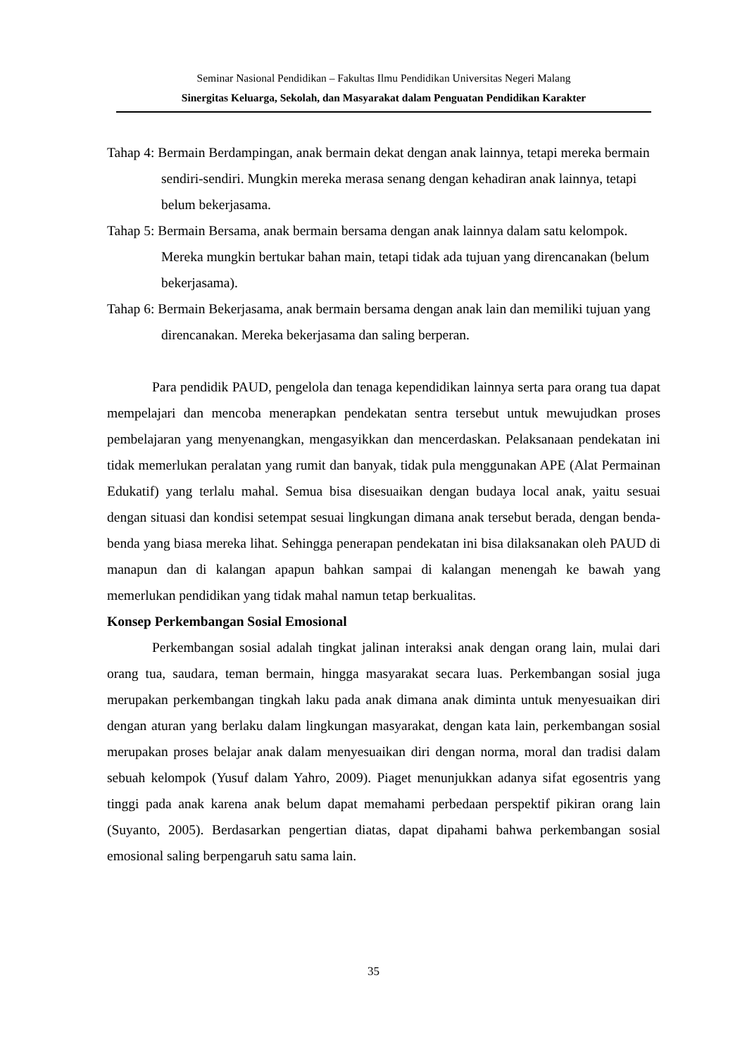Seminar Nasional Pendidikan – Fakultas Ilmu Pendidikan Universitas Negeri Malang
Sinergitas Keluarga, Sekolah, dan Masyarakat dalam Penguatan Pendidikan Karakter
Tahap 4: Bermain Berdampingan, anak bermain dekat dengan anak lainnya, tetapi mereka bermain sendiri-sendiri. Mungkin mereka merasa senang dengan kehadiran anak lainnya, tetapi belum bekerjasama.
Tahap 5: Bermain Bersama, anak bermain bersama dengan anak lainnya dalam satu kelompok. Mereka mungkin bertukar bahan main, tetapi tidak ada tujuan yang direncanakan (belum bekerjasama).
Tahap 6: Bermain Bekerjasama, anak bermain bersama dengan anak lain dan memiliki tujuan yang direncanakan. Mereka bekerjasama dan saling berperan.
Para pendidik PAUD, pengelola dan tenaga kependidikan lainnya serta para orang tua dapat mempelajari dan mencoba menerapkan pendekatan sentra tersebut untuk mewujudkan proses pembelajaran yang menyenangkan, mengasyikkan dan mencerdaskan. Pelaksanaan pendekatan ini tidak memerlukan peralatan yang rumit dan banyak, tidak pula menggunakan APE (Alat Permainan Edukatif) yang terlalu mahal. Semua bisa disesuaikan dengan budaya local anak, yaitu sesuai dengan situasi dan kondisi setempat sesuai lingkungan dimana anak tersebut berada, dengan benda-benda yang biasa mereka lihat. Sehingga penerapan pendekatan ini bisa dilaksanakan oleh PAUD di manapun dan di kalangan apapun bahkan sampai di kalangan menengah ke bawah yang memerlukan pendidikan yang tidak mahal namun tetap berkualitas.
Konsep Perkembangan Sosial Emosional
Perkembangan sosial adalah tingkat jalinan interaksi anak dengan orang lain, mulai dari orang tua, saudara, teman bermain, hingga masyarakat secara luas. Perkembangan sosial juga merupakan perkembangan tingkah laku pada anak dimana anak diminta untuk menyesuaikan diri dengan aturan yang berlaku dalam lingkungan masyarakat, dengan kata lain, perkembangan sosial merupakan proses belajar anak dalam menyesuaikan diri dengan norma, moral dan tradisi dalam sebuah kelompok (Yusuf dalam Yahro, 2009). Piaget menunjukkan adanya sifat egosentris yang tinggi pada anak karena anak belum dapat memahami perbedaan perspektif pikiran orang lain (Suyanto, 2005). Berdasarkan pengertian diatas, dapat dipahami bahwa perkembangan sosial emosional saling berpengaruh satu sama lain.
35